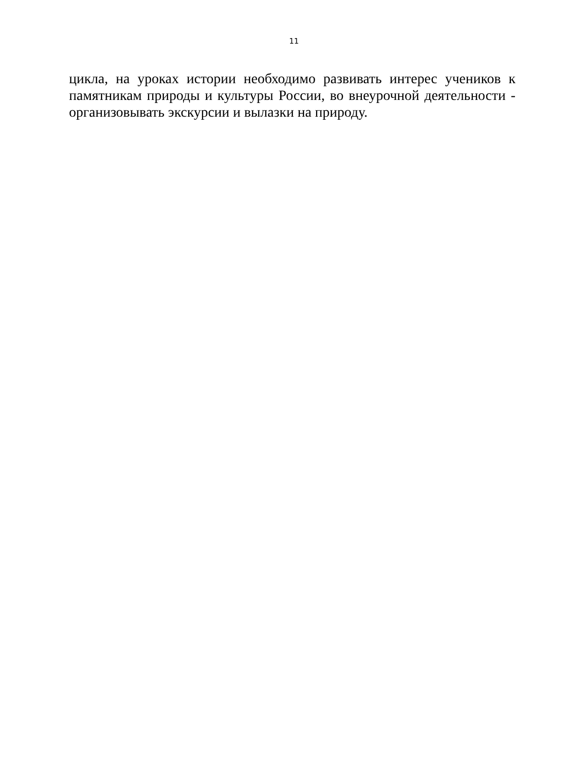11
цикла, на уроках истории необходимо развивать интерес учеников к памятникам природы и культуры России, во внеурочной деятельности - организовывать экскурсии и вылазки на природу.